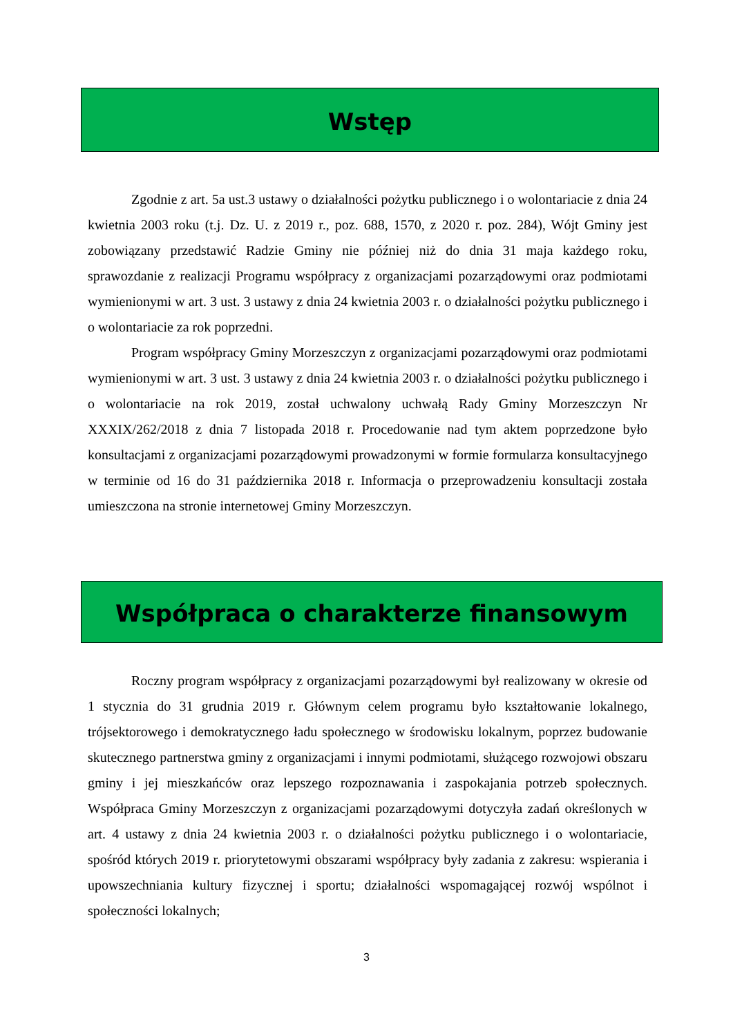Wstęp
Zgodnie z art. 5a ust.3 ustawy o działalności pożytku publicznego i o wolontariacie z dnia 24 kwietnia 2003 roku (t.j. Dz. U. z 2019 r., poz. 688, 1570, z 2020 r. poz. 284), Wójt Gminy jest zobowiązany przedstawić Radzie Gminy nie później niż do dnia 31 maja każdego roku, sprawozdanie z realizacji Programu współpracy z organizacjami pozarządowymi oraz podmiotami wymienionymi w art. 3 ust. 3 ustawy z dnia 24 kwietnia 2003 r. o działalności pożytku publicznego i o wolontariacie za rok poprzedni.
Program współpracy Gminy Morzeszczyn z organizacjami pozarządowymi oraz podmiotami wymienionymi w art. 3 ust. 3 ustawy z dnia 24 kwietnia 2003 r. o działalności pożytku publicznego i o wolontariacie na rok 2019, został uchwalony uchwałą Rady Gminy Morzeszczyn Nr XXXIX/262/2018 z dnia 7 listopada 2018 r. Procedowanie nad tym aktem poprzedzone było konsultacjami z organizacjami pozarządowymi prowadzonymi w formie formularza konsultacyjnego w terminie od 16 do 31 października 2018 r. Informacja o przeprowadzeniu konsultacji została umieszczona na stronie internetowej Gminy Morzeszczyn.
Współpraca o charakterze finansowym
Roczny program współpracy z organizacjami pozarządowymi był realizowany w okresie od 1 stycznia do 31 grudnia 2019 r. Głównym celem programu było kształtowanie lokalnego, trójsektorowego i demokratycznego ładu społecznego w środowisku lokalnym, poprzez budowanie skutecznego partnerstwa gminy z organizacjami i innymi podmiotami, służącego rozwojowi obszaru gminy i jej mieszkańców oraz lepszego rozpoznawania i zaspokajania potrzeb społecznych. Współpraca Gminy Morzeszczyn z organizacjami pozarządowymi dotyczyła zadań określonych w art. 4 ustawy z dnia 24 kwietnia 2003 r. o działalności pożytku publicznego i o wolontariacie, spośród których 2019 r. priorytetowymi obszarami współpracy były zadania z zakresu: wspierania i upowszechniania kultury fizycznej i sportu; działalności wspomagającej rozwój wspólnot i społeczności lokalnych;
3